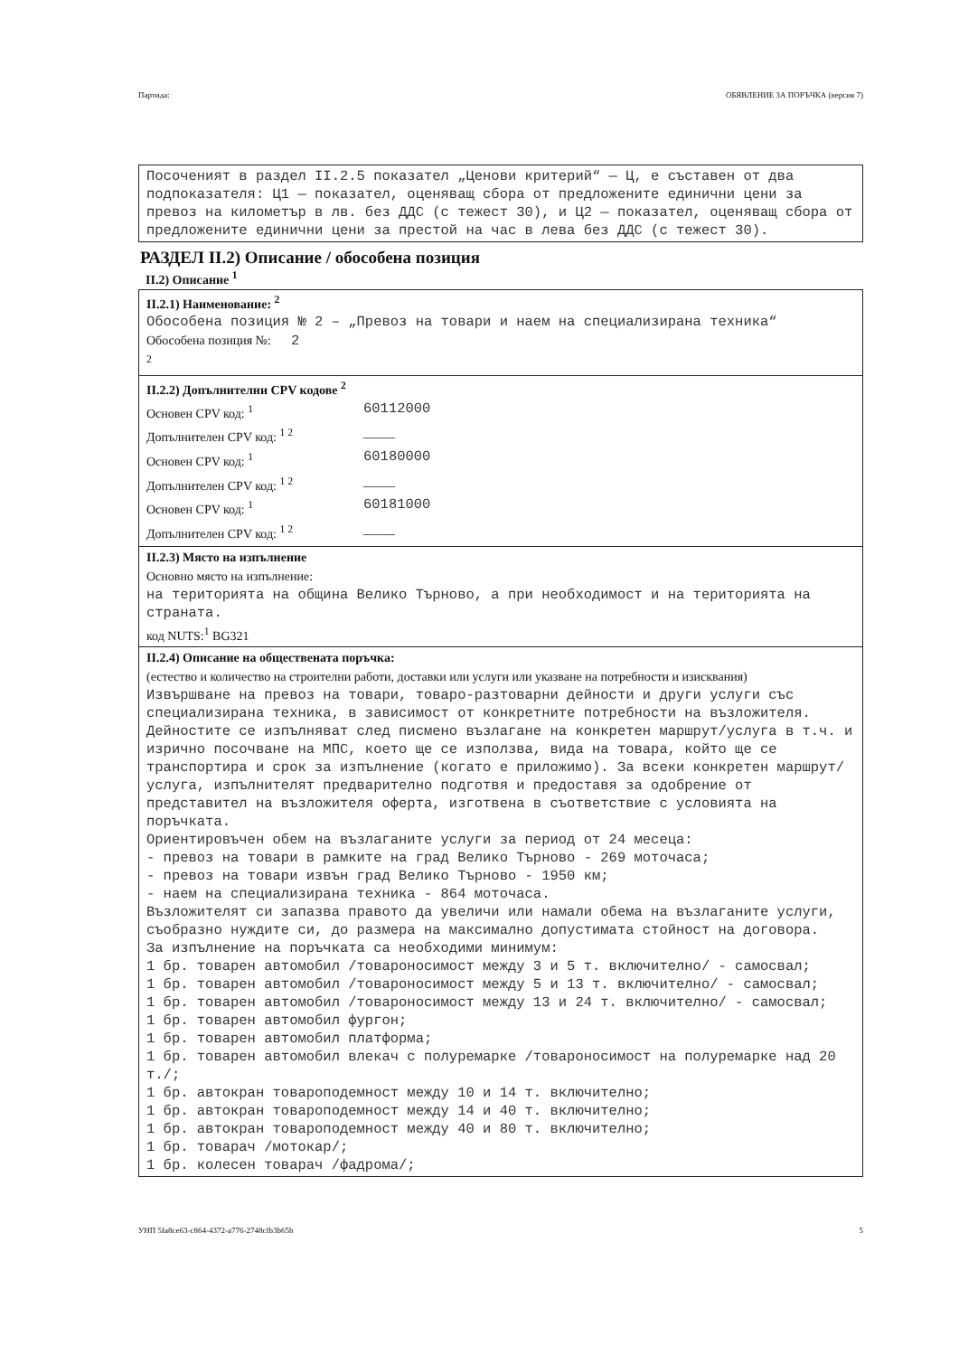Партида: ОБЯВЛЕНИЕ ЗА ПОРЪЧКА (версия 7)
Посоченият в раздел II.2.5 показател „Ценови критерий“ — Ц, е съставен от два подпоказателя: Ц1 — показател, оценяващ сбора от предложените единични цени за превоз на километър в лв. без ДДС (с тежест 30), и Ц2 — показател, оценяващ сбора от предложените единични цени за престой на час в лева без ДДС (с тежест 30).
РАЗДЕЛ II.2) Описание / обособена позиция
II.2) Описание <sup>1</sup>
II.2.1) Наименование: <sup>2</sup>
Обособена позиция № 2 – „Превоз на товари и наем на специализирана техника“
Обособена позиция №: 2
<sup>2</sup>
II.2.2) Допълнителни CPV кодове <sup>2</sup>
Основен CPV код: <sup>1</sup> 60112000
Допълнителен CPV код: <sup>1 2</sup> _____
Основен CPV код: <sup>1</sup> 60180000
Допълнителен CPV код: <sup>1 2</sup> _____
Основен CPV код: <sup>1</sup> 60181000
Допълнителен CPV код: <sup>1 2</sup> _____
II.2.3) Място на изпълнение
Основно място на изпълнение:
на територията на община Велико Търново, а при необходимост и на територията на страната.
код NUTS:<sup>1</sup> BG321
II.2.4) Описание на обществената поръчка:
(естество и количество на строителни работи, доставки или услуги или указване на потребности и изисквания)
Извършване на превоз на товари, товаро-разтоварни дейности и други услуги със специализирана техника, в зависимост от конкретните потребности на възложителя. Дейностите се изпълняват след писмено възлагане на конкретен маршрут/услуга в т.ч. и изрично посочване на МПС, което ще се използва, вида на товара, който ще се транспортира и срок за изпълнение (когато е приложимо). За всеки конкретен маршрут/услуга, изпълнителят предварително подготвя и предоставя за одобрение от представител на възложителя оферта, изготвена в съответствие с условията на поръчката.
Ориентировъчен обем на възлаганите услуги за период от 24 месеца:
- превоз на товари в рамките на град Велико Търново - 269 моточаса;
- превоз на товари извън град Велико Търново - 1950 км;
- наем на специализирана техника - 864 моточаса.
Възложителят си запазва правото да увеличи или намали обема на възлаганите услуги, съобразно нуждите си, до размера на максимално допустимата стойност на договора.
За изпълнение на поръчката са необходими минимум:
1 бр. товарен автомобил /товароносимост между 3 и 5 т. включително/ - самосвал;
1 бр. товарен автомобил /товароносимост между 5 и 13 т. включително/ - самосвал;
1 бр. товарен автомобил /товароносимост между 13 и 24 т. включително/ - самосвал;
1 бр. товарен автомобил фургон;
1 бр. товарен автомобил платформа;
1 бр. товарен автомобил влекач с полуремарке /товароносимост на полуремарке над 20 т./;
1 бр. автокран товароподемност между 10 и 14 т. включително;
1 бр. автокран товароподемност между 14 и 40 т. включително;
1 бр. автокран товароподемност между 40 и 80 т. включително;
1 бр. товарач /мотокар/;
1 бр. колесен товарач /фадрома/;
УНП 5fa8ce63-c864-4372-a776-2748cfb3b65b 5